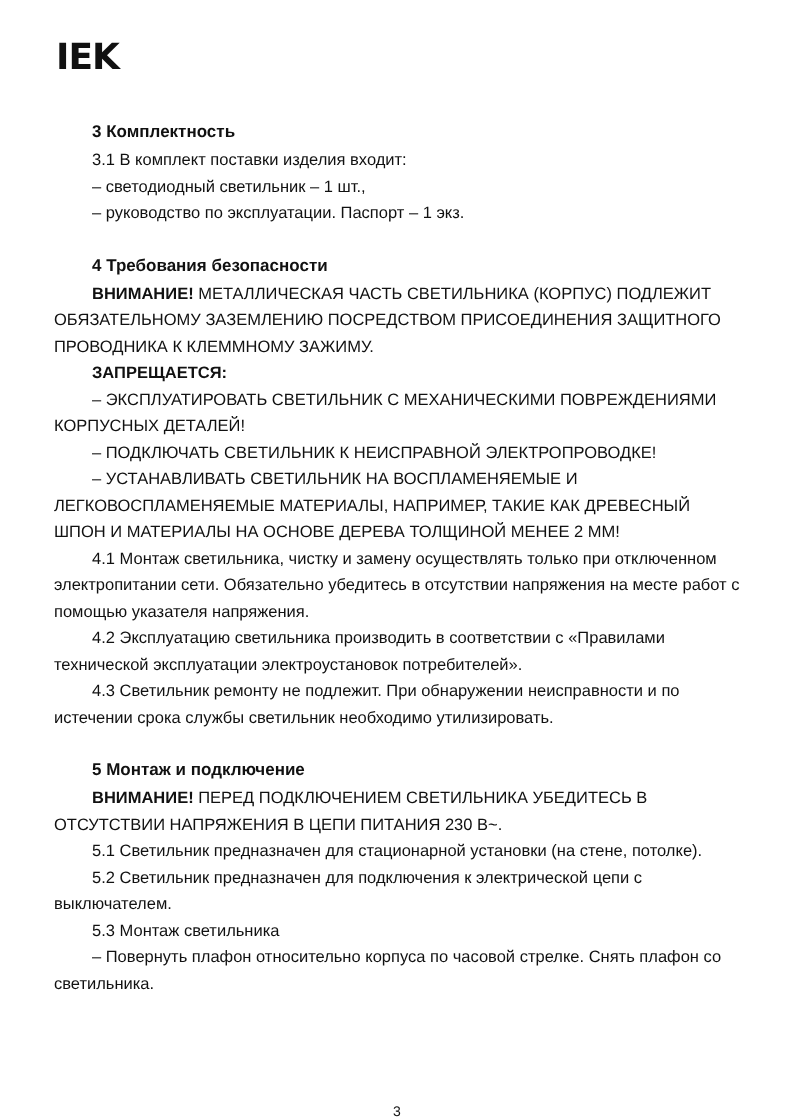IEK
3 Комплектность
3.1 В комплект поставки изделия входит:
– светодиодный светильник – 1 шт.,
– руководство по эксплуатации. Паспорт – 1 экз.
4 Требования безопасности
ВНИМАНИЕ! МЕТАЛЛИЧЕСКАЯ ЧАСТЬ СВЕТИЛЬНИКА (КОРПУС) ПОДЛЕЖИТ ОБЯЗАТЕЛЬНОМУ ЗАЗЕМЛЕНИЮ ПОСРЕДСТВОМ ПРИСОЕДИНЕНИЯ ЗАЩИТНОГО ПРОВОДНИКА К КЛЕММНОМУ ЗАЖИМУ.
ЗАПРЕЩАЕТСЯ:
– ЭКСПЛУАТИРОВАТЬ СВЕТИЛЬНИК С МЕХАНИЧЕСКИМИ ПОВРЕЖДЕНИЯМИ КОРПУСНЫХ ДЕТАЛЕЙ!
– ПОДКЛЮЧАТЬ СВЕТИЛЬНИК К НЕИСПРАВНОЙ ЭЛЕКТРОПРОВОДКЕ!
– УСТАНАВЛИВАТЬ СВЕТИЛЬНИК НА ВОСПЛАМЕНЯЕМЫЕ И ЛЕГКОВОСПЛАМЕНЯЕМЫЕ МАТЕРИАЛЫ, НАПРИМЕР, ТАКИЕ КАК ДРЕВЕСНЫЙ ШПОН И МАТЕРИАЛЫ НА ОСНОВЕ ДЕРЕВА ТОЛЩИНОЙ МЕНЕЕ 2 ММ!
4.1 Монтаж светильника, чистку и замену осуществлять только при отключенном электропитании сети. Обязательно убедитесь в отсутствии напряжения на месте работ с помощью указателя напряжения.
4.2 Эксплуатацию светильника производить в соответствии с «Правилами технической эксплуатации электроустановок потребителей».
4.3 Светильник ремонту не подлежит. При обнаружении неисправности и по истечении срока службы светильник необходимо утилизировать.
5 Монтаж и подключение
ВНИМАНИЕ! ПЕРЕД ПОДКЛЮЧЕНИЕМ СВЕТИЛЬНИКА УБЕДИТЕСЬ В ОТСУТСТВИИ НАПРЯЖЕНИЯ В ЦЕПИ ПИТАНИЯ 230 В~.
5.1 Светильник предназначен для стационарной установки (на стене, потолке).
5.2 Светильник предназначен для подключения к электрической цепи с выключателем.
5.3 Монтаж светильника
– Повернуть плафон относительно корпуса по часовой стрелке. Снять плафон со светильника.
3